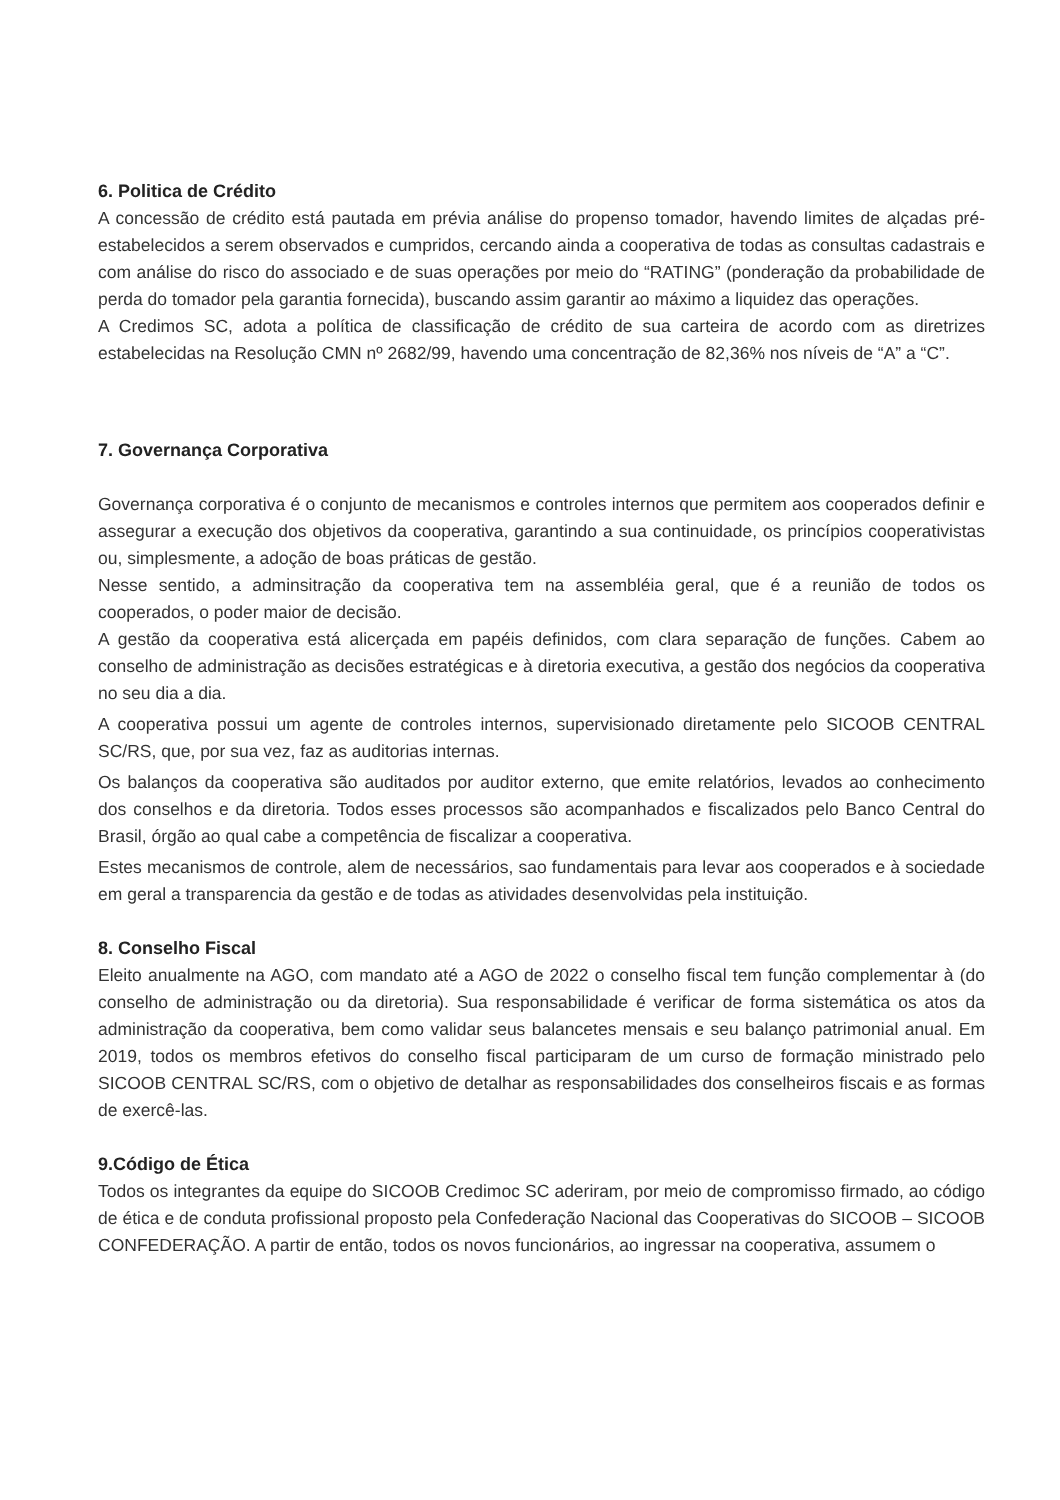6. Politica de Crédito
A concessão de crédito está pautada em prévia análise do propenso tomador, havendo limites de alçadas pré-estabelecidos a serem observados e cumpridos, cercando ainda a cooperativa de todas as consultas cadastrais e com análise do risco do associado e de suas operações por meio do “RATING” (ponderação da probabilidade de perda do tomador pela garantia fornecida), buscando assim garantir ao máximo a liquidez das operações.
A Credimos SC, adota a política de classificação de crédito de sua carteira de acordo com as diretrizes estabelecidas na Resolução CMN nº 2682/99, havendo uma concentração de 82,36% nos níveis de “A” a “C”.
7. Governança Corporativa
Governança corporativa é o conjunto de mecanismos e controles internos que permitem aos cooperados definir e assegurar a execução dos objetivos da cooperativa, garantindo a sua continuidade, os princípios cooperativistas ou, simplesmente, a adoção de boas práticas de gestão.
Nesse sentido, a adminsitração da cooperativa tem na assembléia geral, que é a reunião de todos os cooperados, o poder maior de decisão.
A gestão da cooperativa está alicerçada em papéis definidos, com clara separação de funções. Cabem ao conselho de administração as decisões estratégicas e à diretoria executiva, a gestão dos negócios da cooperativa no seu dia a dia.
A cooperativa possui um agente de controles internos, supervisionado diretamente pelo SICOOB CENTRAL SC/RS, que, por sua vez, faz as auditorias internas.
Os balanços da cooperativa são auditados por auditor externo, que emite relatórios, levados ao conhecimento dos conselhos e da diretoria. Todos esses processos são acompanhados e fiscalizados pelo Banco Central do Brasil, órgão ao qual cabe a competência de fiscalizar a cooperativa.
Estes mecanismos de controle, alem de necessários, sao fundamentais para levar aos cooperados e à sociedade em geral a transparencia da gestão e de todas as atividades desenvolvidas pela instituição.
8. Conselho Fiscal
Eleito anualmente na AGO, com mandato até a AGO de 2022 o conselho fiscal tem função complementar à (do conselho de administração ou da diretoria). Sua responsabilidade é verificar de forma sistemática os atos da administração da cooperativa, bem como validar seus balancetes mensais e seu balanço patrimonial anual. Em 2019, todos os membros efetivos do conselho fiscal participaram de um curso de formação ministrado pelo SICOOB CENTRAL SC/RS, com o objetivo de detalhar as responsabilidades dos conselheiros fiscais e as formas de exercê-las.
9.Código de Ética
Todos os integrantes da equipe do SICOOB Credimoc SC aderiram, por meio de compromisso firmado, ao código de ética e de conduta profissional proposto pela Confederação Nacional das Cooperativas do SICOOB – SICOOB CONFEDERAÇÃO. A partir de então, todos os novos funcionários, ao ingressar na cooperativa, assumem o